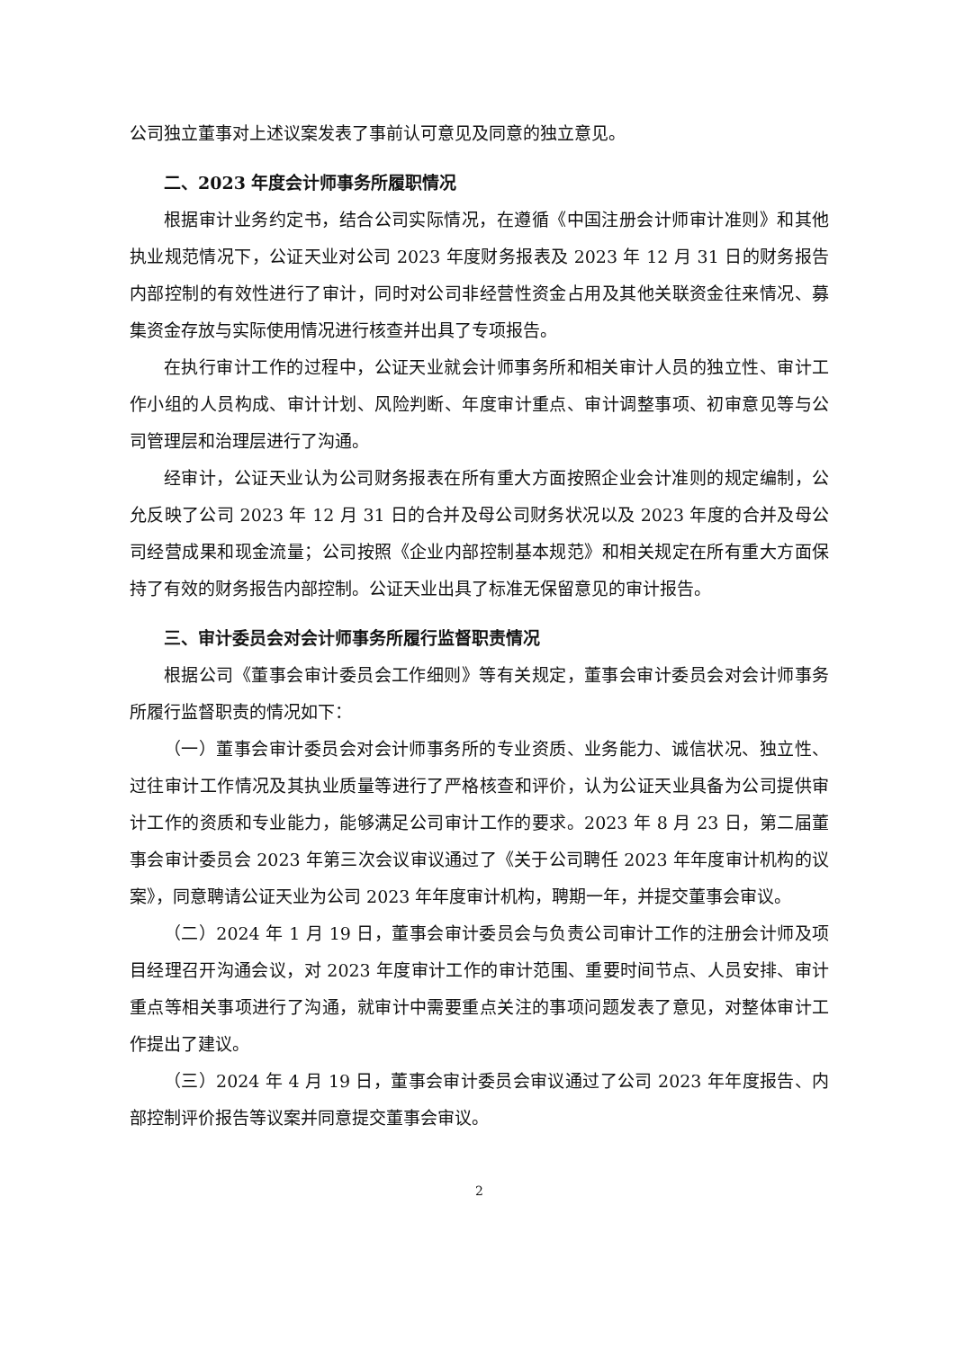公司独立董事对上述议案发表了事前认可意见及同意的独立意见。
二、2023 年度会计师事务所履职情况
根据审计业务约定书，结合公司实际情况，在遵循《中国注册会计师审计准则》和其他执业规范情况下，公证天业对公司 2023 年度财务报表及 2023 年 12 月 31 日的财务报告内部控制的有效性进行了审计，同时对公司非经营性资金占用及其他关联资金往来情况、募集资金存放与实际使用情况进行核查并出具了专项报告。
在执行审计工作的过程中，公证天业就会计师事务所和相关审计人员的独立性、审计工作小组的人员构成、审计计划、风险判断、年度审计重点、审计调整事项、初审意见等与公司管理层和治理层进行了沟通。
经审计，公证天业认为公司财务报表在所有重大方面按照企业会计准则的规定编制，公允反映了公司 2023 年 12 月 31 日的合并及母公司财务状况以及 2023 年度的合并及母公司经营成果和现金流量；公司按照《企业内部控制基本规范》和相关规定在所有重大方面保持了有效的财务报告内部控制。公证天业出具了标准无保留意见的审计报告。
三、审计委员会对会计师事务所履行监督职责情况
根据公司《董事会审计委员会工作细则》等有关规定，董事会审计委员会对会计师事务所履行监督职责的情况如下：
（一）董事会审计委员会对会计师事务所的专业资质、业务能力、诚信状况、独立性、过往审计工作情况及其执业质量等进行了严格核查和评价，认为公证天业具备为公司提供审计工作的资质和专业能力，能够满足公司审计工作的要求。2023 年 8 月 23 日，第二届董事会审计委员会 2023 年第三次会议审议通过了《关于公司聘任 2023 年年度审计机构的议案》，同意聘请公证天业为公司 2023 年年度审计机构，聘期一年，并提交董事会审议。
（二）2024 年 1 月 19 日，董事会审计委员会与负责公司审计工作的注册会计师及项目经理召开沟通会议，对 2023 年度审计工作的审计范围、重要时间节点、人员安排、审计重点等相关事项进行了沟通，就审计中需要重点关注的事项问题发表了意见，对整体审计工作提出了建议。
（三）2024 年 4 月 19 日，董事会审计委员会审议通过了公司 2023 年年度报告、内部控制评价报告等议案并同意提交董事会审议。
2